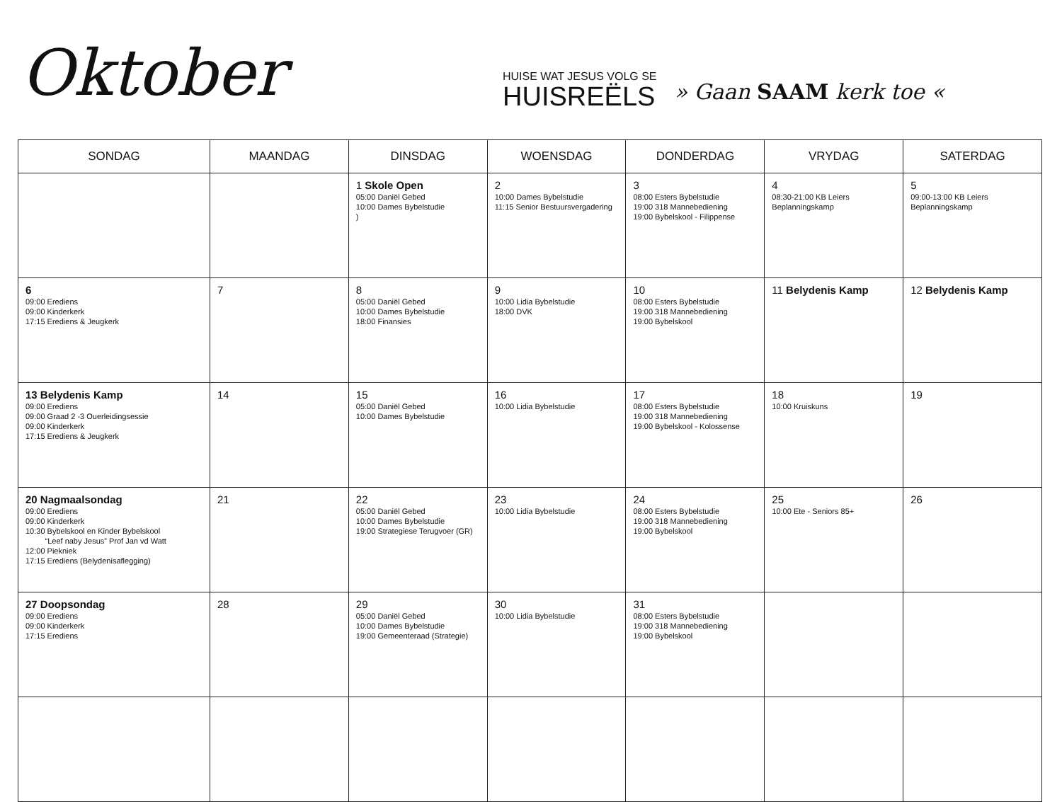Oktober
HUISE WAT JESUS VOLG SE
HUISREËLS
» Gaan SAAM kerk toe «
| SONDAG | MAANDAG | DINSDAG | WOENSDAG | DONDERDAG | VRYDAG | SATERDAG |
| --- | --- | --- | --- | --- | --- | --- |
| | | 1 Skole Open 05:00 Daniël Gebed 10:00 Dames Bybelstudie ) | 2 10:00 Dames Bybelstudie 11:15 Senior Bestuursvergadering | 3 08:00 Esters Bybelstudie 19:00 318 Mannebediening 19:00 Bybelskool - Filippense | 4 08:30-21:00 KB Leiers Beplanningskamp | 5 09:00-13:00 KB Leiers Beplanningskamp |
| 6 09:00 Erediens 09:00 Kinderkerk 17:15 Erediens & Jeugkerk | 7 | 8 05:00 Daniël Gebed 10:00 Dames Bybelstudie 18:00 Finansies | 9 10:00 Lidia Bybelstudie 18:00 DVK | 10 08:00 Esters Bybelstudie 19:00 318 Mannebediening 19:00 Bybelskool | 11 Belydenis Kamp | 12 Belydenis Kamp |
| 13 Belydenis Kamp 09:00 Erediens 09:00 Graad 2 -3 Ouerleidingsessie 09:00 Kinderkerk 17:15 Erediens & Jeugkerk | 14 | 15 05:00 Daniël Gebed 10:00 Dames Bybelstudie | 16 10:00 Lidia Bybelstudie | 17 08:00 Esters Bybelstudie 19:00 318 Mannebediening 19:00 Bybelskool - Kolossense | 18 10:00 Kruiskuns | 19 |
| 20 Nagmaalsondag 09:00 Erediens 09:00 Kinderkerk 10:30 Bybelskool en Kinder Bybelskool “Leef naby Jesus” Prof Jan vd Watt 12:00 Piekniek 17:15 Erediens (Belydenisaflegging) | 21 | 22 05:00 Daniël Gebed 10:00 Dames Bybelstudie 19:00 Strategiese Terugvoer (GR) | 23 10:00 Lidia Bybelstudie | 24 08:00 Esters Bybelstudie 19:00 318 Mannebediening 19:00 Bybelskool | 25 10:00 Ete - Seniors 85+ | 26 |
| 27 Doopsondag 09:00 Erediens 09:00 Kinderkerk 17:15 Erediens | 28 | 29 05:00 Daniël Gebed 10:00 Dames Bybelstudie 19:00 Gemeenteraad (Strategie) | 30 10:00 Lidia Bybelstudie | 31 08:00 Esters Bybelstudie 19:00 318 Mannebediening 19:00 Bybelskool | | |